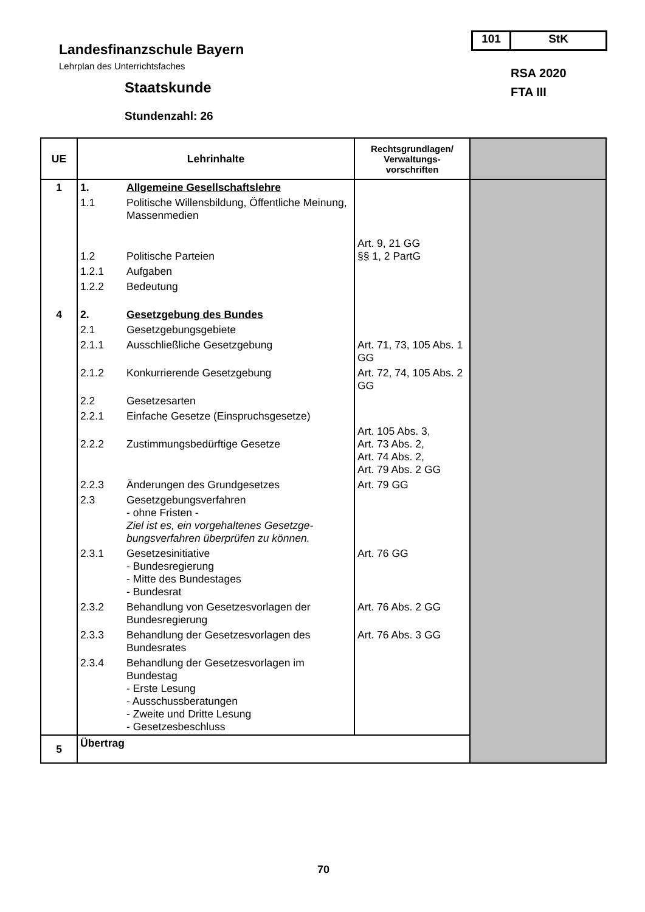Landesfinanzschule Bayern
Lehrplan des Unterrichtsfaches
Staatskunde
Stundenzahl: 26
101 StK
RSA 2020
FTA III
| UE | Lehrinhalte | | Rechtsgrundlagen/ Verwaltungs- vorschriften | |
| --- | --- | --- | --- | --- |
| 1 | 1. | Allgemeine Gesellschaftslehre | | |
| | 1.1 | Politische Willensbildung, Öffentliche Meinung, Massenmedien | | |
| | 1.2 | Politische Parteien | Art. 9, 21 GG §§ 1, 2 PartG | |
| | 1.2.1 | Aufgaben | | |
| | 1.2.2 | Bedeutung | | |
| 4 | 2. | Gesetzgebung des Bundes | | |
| | 2.1 | Gesetzgebungsgebiete | | |
| | 2.1.1 | Ausschließliche Gesetzgebung | Art. 71, 73, 105 Abs. 1 GG | |
| | 2.1.2 | Konkurrierende Gesetzgebung | Art. 72, 74, 105 Abs. 2 GG | |
| | 2.2 | Gesetzesarten | | |
| | 2.2.1 | Einfache Gesetze (Einspruchsgesetze) | | |
| | 2.2.2 | Zustimmungsbedürftige Gesetze | Art. 105 Abs. 3, Art. 73 Abs. 2, Art. 74 Abs. 2, Art. 79 Abs. 2 GG | |
| | 2.2.3 | Änderungen des Grundgesetzes | Art. 79 GG | |
| | 2.3 | Gesetzgebungsverfahren - ohne Fristen - Ziel ist es, ein vorgehaltenes Gesetzge-bungsverfahren überprüfen zu können. | | |
| | 2.3.1 | Gesetzesinitiative - Bundesregierung - Mitte des Bundestages - Bundesrat | Art. 76 GG | |
| | 2.3.2 | Behandlung von Gesetzesvorlagen der Bundesregierung | Art. 76 Abs. 2 GG | |
| | 2.3.3 | Behandlung der Gesetzesvorlagen des Bundesrates | Art. 76 Abs. 3 GG | |
| | 2.3.4 | Behandlung der Gesetzesvorlagen im Bundestag - Erste Lesung - Ausschussberatungen - Zweite und Dritte Lesung - Gesetzesbeschluss | | |
| 5 | Übertrag | | | |
70